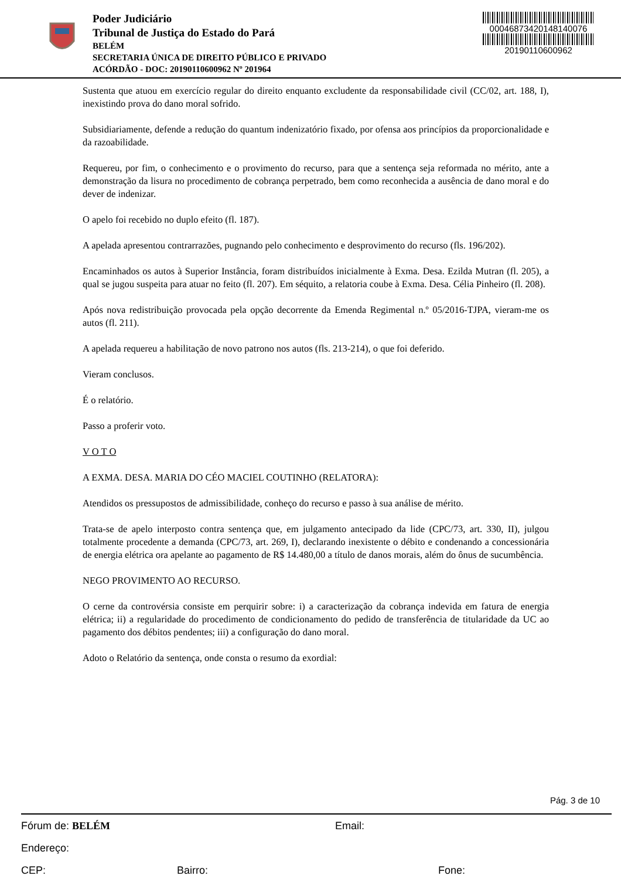Poder Judiciário
Tribunal de Justiça do Estado do Pará
BELÉM
SECRETARIA ÚNICA DE DIREITO PÚBLICO E PRIVADO
ACÓRDÃO - DOC: 20190110600962 Nº 201964
00046873420148140076
20190110600962
Sustenta que atuou em exercício regular do direito enquanto excludente da responsabilidade civil (CC/02, art. 188, I), inexistindo prova do dano moral sofrido.
Subsidiariamente, defende a redução do quantum indenizatório fixado, por ofensa aos princípios da proporcionalidade e da razoabilidade.
Requereu, por fim, o conhecimento e o provimento do recurso, para que a sentença seja reformada no mérito, ante a demonstração da lisura no procedimento de cobrança perpetrado, bem como reconhecida a ausência de dano moral e do dever de indenizar.
O apelo foi recebido no duplo efeito (fl. 187).
A apelada apresentou contrarrazões, pugnando pelo conhecimento e desprovimento do recurso (fls. 196/202).
Encaminhados os autos à Superior Instância, foram distribuídos inicialmente à Exma. Desa. Ezilda Mutran (fl. 205), a qual se jugou suspeita para atuar no feito (fl. 207). Em séquito, a relatoria coube à Exma. Desa. Célia Pinheiro (fl. 208).
Após nova redistribuição provocada pela opção decorrente da Emenda Regimental n.º 05/2016-TJPA, vieram-me os autos (fl. 211).
A apelada requereu a habilitação de novo patrono nos autos (fls. 213-214), o que foi deferido.
Vieram conclusos.
É o relatório.
Passo a proferir voto.
V O T O
A EXMA. DESA. MARIA DO CÉO MACIEL COUTINHO (RELATORA):
Atendidos os pressupostos de admissibilidade, conheço do recurso e passo à sua análise de mérito.
Trata-se de apelo interposto contra sentença que, em julgamento antecipado da lide (CPC/73, art. 330, II), julgou totalmente procedente a demanda (CPC/73, art. 269, I), declarando inexistente o débito e condenando a concessionária de energia elétrica ora apelante ao pagamento de R$ 14.480,00 a título de danos morais, além do ônus de sucumbência.
NEGO PROVIMENTO AO RECURSO.
O cerne da controvérsia consiste em perquirir sobre: i) a caracterização da cobrança indevida em fatura de energia elétrica; ii) a regularidade do procedimento de condicionamento do pedido de transferência de titularidade da UC ao pagamento dos débitos pendentes; iii) a configuração do dano moral.
Adoto o Relatório da sentença, onde consta o resumo da exordial:
Pág. 3 de 10
Fórum de: BELÉM Email:
Endereço:
CEP: Bairro: Fone: